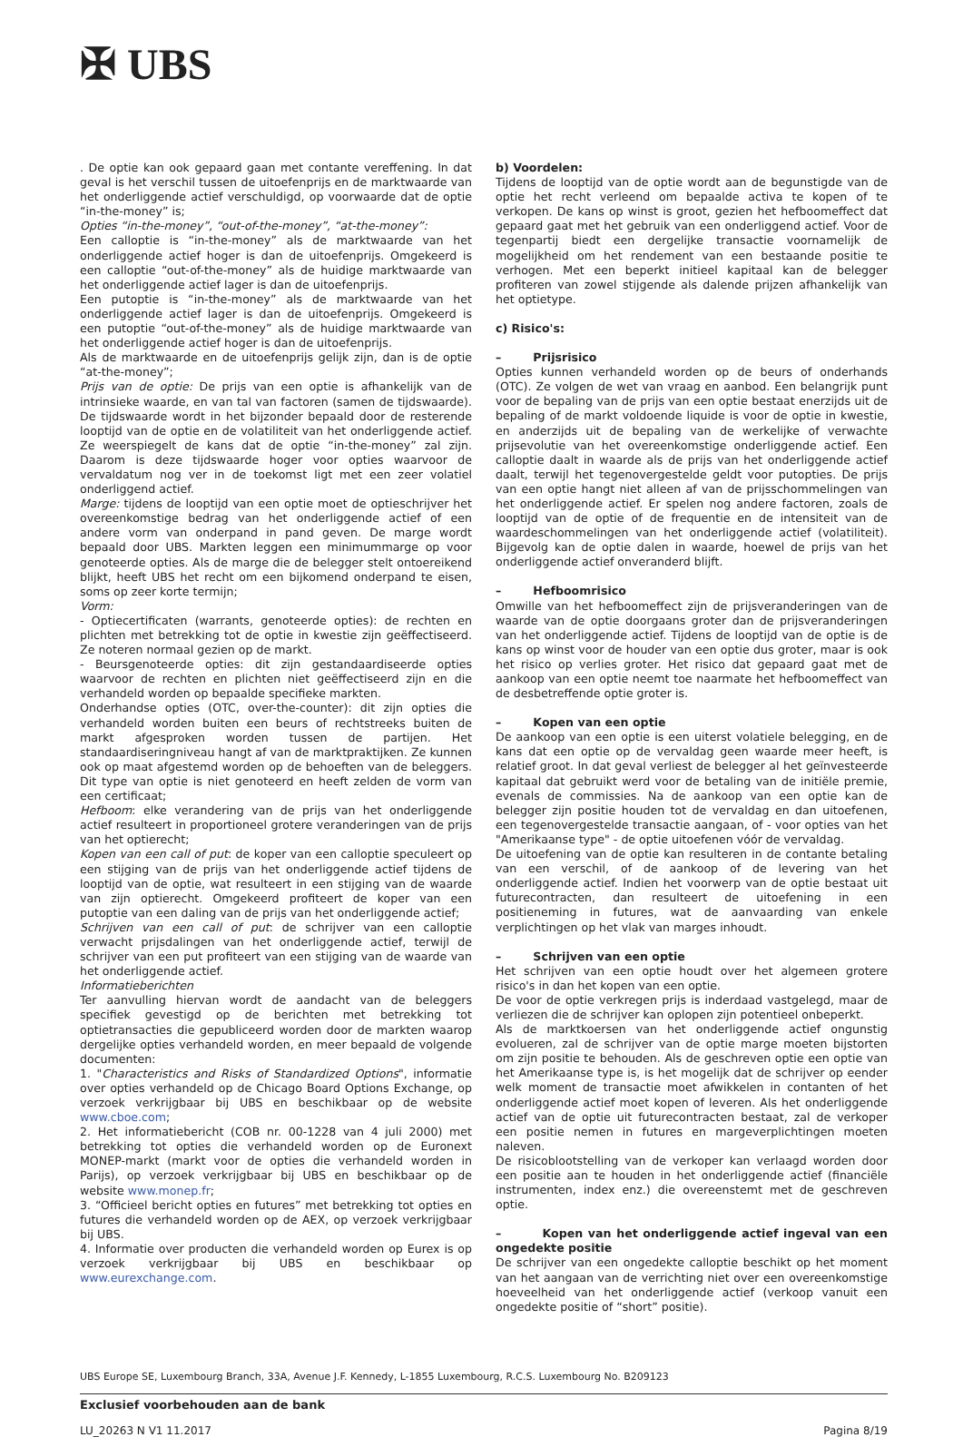✠ UBS
. De optie kan ook gepaard gaan met contante vereffening. In dat geval is het verschil tussen de uitoefenprijs en de marktwaarde van het onderliggende actief verschuldigd, op voorwaarde dat de optie “in-the-money” is;
Opties “in-the-money”, “out-of-the-money”, “at-the-money”:
Een calloptie is “in-the-money” als de marktwaarde van het onderliggende actief hoger is dan de uitoefenprijs. Omgekeerd is een calloptie “out-of-the-money” als de huidige marktwaarde van het onderliggende actief lager is dan de uitoefenprijs.
Een putoptie is “in-the-money” als de marktwaarde van het onderliggende actief lager is dan de uitoefenprijs. Omgekeerd is een putoptie “out-of-the-money” als de huidige marktwaarde van het onderliggende actief hoger is dan de uitoefenprijs.
Als de marktwaarde en de uitoefenprijs gelijk zijn, dan is de optie “at-the-money”;
Prijs van de optie: De prijs van een optie is afhankelijk van de intrinsieke waarde, en van tal van factoren (samen de tijdswaarde). De tijdswaarde wordt in het bijzonder bepaald door de resterende looptijd van de optie en de volatiliteit van het onderliggende actief. Ze weerspiegelt de kans dat de optie “in-the-money” zal zijn. Daarom is deze tijdswaarde hoger voor opties waarvoor de vervaldatum nog ver in de toekomst ligt met een zeer volatiel onderliggend actief.
Marge: tijdens de looptijd van een optie moet de optieschrijver het overeenkomstige bedrag van het onderliggende actief of een andere vorm van onderpand in pand geven. De marge wordt bepaald door UBS. Markten leggen een minimummarge op voor genoteerde opties. Als de marge die de belegger stelt ontoereikend blijkt, heeft UBS het recht om een bijkomend onderpand te eisen, soms op zeer korte termijn;
Vorm:
- Optiecertificaten (warrants, genoteerde opties): de rechten en plichten met betrekking tot de optie in kwestie zijn geëffectiseerd. Ze noteren normaal gezien op de markt.
- Beursgenoteerde opties: dit zijn gestandaardiseerde opties waarvoor de rechten en plichten niet geëffectiseerd zijn en die verhandeld worden op bepaalde specifieke markten.
Onderhandse opties (OTC, over-the-counter): dit zijn opties die verhandeld worden buiten een beurs of rechtstreeks buiten de markt afgesproken worden tussen de partijen. Het standaardiseringniveau hangt af van de marktpraktijken. Ze kunnen ook op maat afgestemd worden op de behoeften van de beleggers. Dit type van optie is niet genoteerd en heeft zelden de vorm van een certificaat;
Hefboom: elke verandering van de prijs van het onderliggende actief resulteert in proportioneel grotere veranderingen van de prijs van het optierecht;
Kopen van een call of put: de koper van een calloptie speculeert op een stijging van de prijs van het onderliggende actief tijdens de looptijd van de optie, wat resulteert in een stijging van de waarde van zijn optierecht. Omgekeerd profiteert de koper van een putoptie van een daling van de prijs van het onderliggende actief;
Schrijven van een call of put: de schrijver van een calloptie verwacht prijsdalingen van het onderliggende actief, terwijl de schrijver van een put profiteert van een stijging van de waarde van het onderliggende actief.
Informatieberichten
Ter aanvulling hiervan wordt de aandacht van de beleggers specifiek gevestigd op de berichten met betrekking tot optietransacties die gepubliceerd worden door de markten waarop dergelijke opties verhandeld worden, en meer bepaald de volgende documenten:
1. "Characteristics and Risks of Standardized Options", informatie over opties verhandeld op de Chicago Board Options Exchange, op verzoek verkrijgbaar bij UBS en beschikbaar op de website www.cboe.com;
2. Het informatiebericht (COB nr. 00-1228 van 4 juli 2000) met betrekking tot opties die verhandeld worden op de Euronext MONEP-markt (markt voor de opties die verhandeld worden in Parijs), op verzoek verkrijgbaar bij UBS en beschikbaar op de website www.monep.fr;
3. “Officieel bericht opties en futures” met betrekking tot opties en futures die verhandeld worden op de AEX, op verzoek verkrijgbaar bij UBS.
4. Informatie over producten die verhandeld worden op Eurex is op verzoek verkrijgbaar bij UBS en beschikbaar op www.eurexchange.com.
b) Voordelen:
Tijdens de looptijd van de optie wordt aan de begunstigde van de optie het recht verleend om bepaalde activa te kopen of te verkopen. De kans op winst is groot, gezien het hefboomeffect dat gepaard gaat met het gebruik van een onderliggend actief. Voor de tegenpartij biedt een dergelijke transactie voornamelijk de mogelijkheid om het rendement van een bestaande positie te verhogen. Met een beperkt initieel kapitaal kan de belegger profiteren van zowel stijgende als dalende prijzen afhankelijk van het optietype.
c) Risico's:
– Prijsrisico
Opties kunnen verhandeld worden op de beurs of onderhands (OTC). Ze volgen de wet van vraag en aanbod. Een belangrijk punt voor de bepaling van de prijs van een optie bestaat enerzijds uit de bepaling of de markt voldoende liquide is voor de optie in kwestie, en anderzijds uit de bepaling van de werkelijke of verwachte prijsevolutie van het overeenkomstige onderliggende actief. Een calloptie daalt in waarde als de prijs van het onderliggende actief daalt, terwijl het tegenovergestelde geldt voor putopties. De prijs van een optie hangt niet alleen af van de prijsschommelingen van het onderliggende actief. Er spelen nog andere factoren, zoals de looptijd van de optie of de frequentie en de intensiteit van de waardeschommelingen van het onderliggende actief (volatiliteit). Bijgevolg kan de optie dalen in waarde, hoewel de prijs van het onderliggende actief onveranderd blijft.
– Hefboomrisico
Omwille van het hefboomeffect zijn de prijsveranderingen van de waarde van de optie doorgaans groter dan de prijsveranderingen van het onderliggende actief. Tijdens de looptijd van de optie is de kans op winst voor de houder van een optie dus groter, maar is ook het risico op verlies groter. Het risico dat gepaard gaat met de aankoop van een optie neemt toe naarmate het hefboomeffect van de desbetreffende optie groter is.
– Kopen van een optie
De aankoop van een optie is een uiterst volatiele belegging, en de kans dat een optie op de vervaldag geen waarde meer heeft, is relatief groot. In dat geval verliest de belegger al het geïnvesteerde kapitaal dat gebruikt werd voor de betaling van de initiële premie, evenals de commissies. Na de aankoop van een optie kan de belegger zijn positie houden tot de vervaldag en dan uitoefenen, een tegenovergestelde transactie aangaan, of - voor opties van het "Amerikaanse type" - de optie uitoefenen vóór de vervaldag.
De uitoefening van de optie kan resulteren in de contante betaling van een verschil, of de aankoop of de levering van het onderliggende actief. Indien het voorwerp van de optie bestaat uit futurecontracten, dan resulteert de uitoefening in een positieneming in futures, wat de aanvaarding van enkele verplichtingen op het vlak van marges inhoudt.
– Schrijven van een optie
Het schrijven van een optie houdt over het algemeen grotere risico's in dan het kopen van een optie.
De voor de optie verkregen prijs is inderdaad vastgelegd, maar de verliezen die de schrijver kan oplopen zijn potentieel onbeperkt.
Als de marktkoersen van het onderliggende actief ongunstig evolueren, zal de schrijver van de optie marge moeten bijstorten om zijn positie te behouden. Als de geschreven optie een optie van het Amerikaanse type is, is het mogelijk dat de schrijver op eender welk moment de transactie moet afwikkelen in contanten of het onderliggende actief moet kopen of leveren. Als het onderliggende actief van de optie uit futurecontracten bestaat, zal de verkoper een positie nemen in futures en margeverplichtingen moeten naleven.
De risicoblootstelling van de verkoper kan verlaagd worden door een positie aan te houden in het onderliggende actief (financiële instrumenten, index enz.) die overeenstemt met de geschreven optie.
– Kopen van het onderliggende actief ingeval van een ongedekte positie
De schrijver van een ongedekte calloptie beschikt op het moment van het aangaan van de verrichting niet over een overeenkomstige hoeveelheid van het onderliggende actief (verkoop vanuit een ongedekte positie of “short” positie).
UBS Europe SE, Luxembourg Branch, 33A, Avenue J.F. Kennedy, L-1855 Luxembourg, R.C.S. Luxembourg No. B209123
Exclusief voorbehouden aan de bank
LU_20263 N V1 11.2017 Pagina 8/19